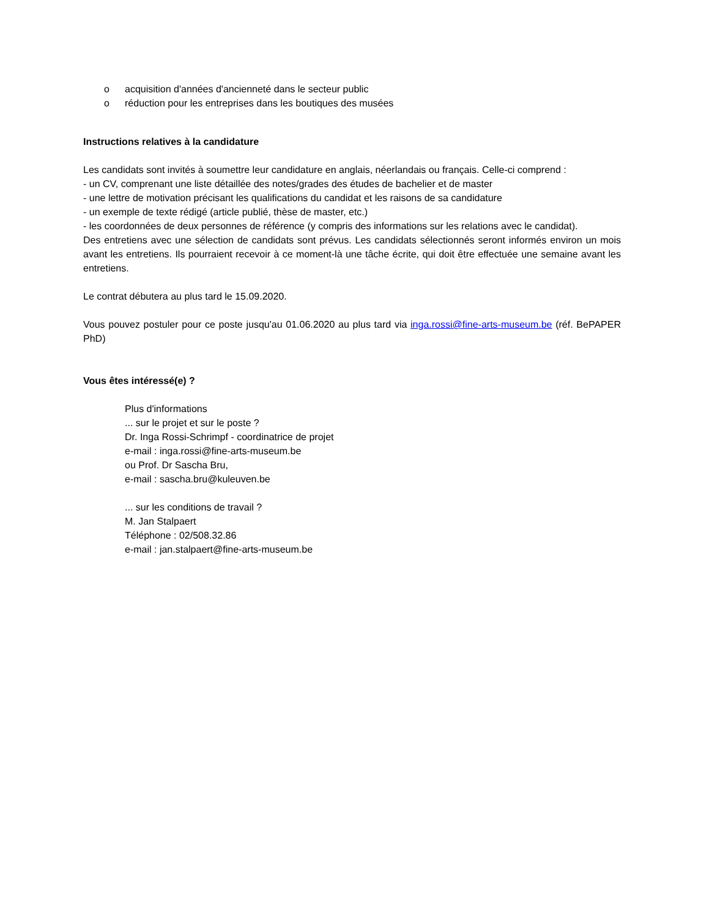o acquisition d'années d'ancienneté dans le secteur public
o réduction pour les entreprises dans les boutiques des musées
Instructions relatives à la candidature
Les candidats sont invités à soumettre leur candidature en anglais, néerlandais ou français. Celle-ci comprend :
- un CV, comprenant une liste détaillée des notes/grades des études de bachelier et de master
- une lettre de motivation précisant les qualifications du candidat et les raisons de sa candidature
- un exemple de texte rédigé (article publié, thèse de master, etc.)
- les coordonnées de deux personnes de référence (y compris des informations sur les relations avec le candidat).
Des entretiens avec une sélection de candidats sont prévus. Les candidats sélectionnés seront informés environ un mois avant les entretiens. Ils pourraient recevoir à ce moment-là une tâche écrite, qui doit être effectuée une semaine avant les entretiens.
Le contrat débutera au plus tard le 15.09.2020.
Vous pouvez postuler pour ce poste jusqu'au 01.06.2020 au plus tard via inga.rossi@fine-arts-museum.be (réf. BePAPER PhD)
Vous êtes intéressé(e) ?
Plus d'informations
... sur le projet et sur le poste ?
Dr. Inga Rossi-Schrimpf - coordinatrice de projet
e-mail : inga.rossi@fine-arts-museum.be
ou Prof. Dr Sascha Bru,
e-mail : sascha.bru@kuleuven.be
... sur les conditions de travail ?
M. Jan Stalpaert
Téléphone : 02/508.32.86
e-mail : jan.stalpaert@fine-arts-museum.be